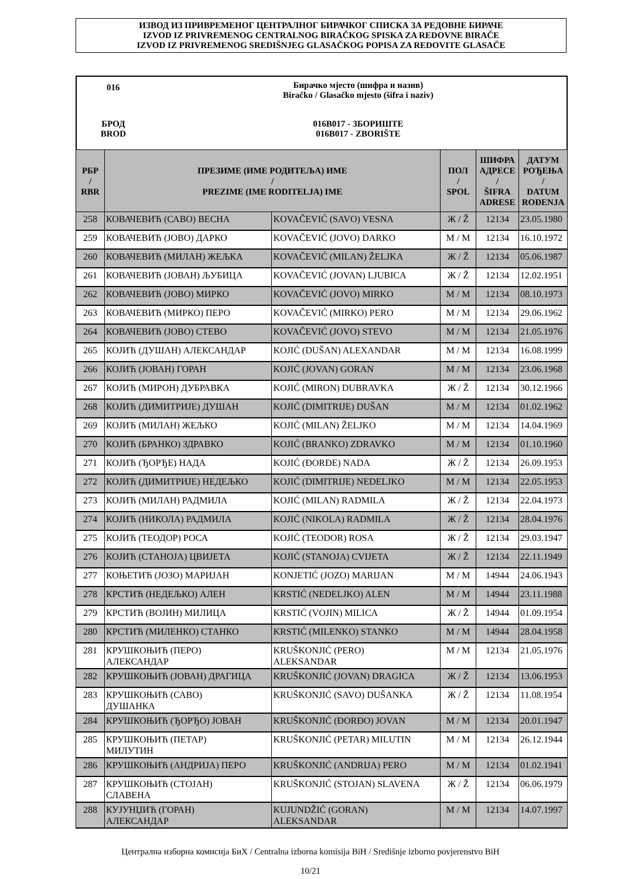ИЗВОД ИЗ ПРИВРЕМЕНОГ ЦЕНТРАЛНОГ БИРАЧКОГ СПИСКА ЗА РЕДОВНЕ БИРАЧЕ
IZVOD IZ PRIVREMENOG CENTRALNOG BIRAČKOG SPISKA ZA REDOVNE BIRAČE
IZVOD IZ PRIVREMENOG SREDIŠNJEG GLASAČKOG POPISA ZA REDOVITE GLASAČE
| 016 | Бирачко мјесто (шифра и назив) Biračko / Glasačko mjesto (šifra i naziv) |
| БРОД BROD | 016B017 - ЗБОРИШТЕ 016B017 - ZBORIŠTE |
| РБР / RBR | ПРЕЗИМЕ (ИМЕ РОДИТЕЉА) ИМЕ / PREZIME (IME RODITELJA) IME | | ПОЛ / SPOL | ШИФРА АДРЕСЕ / ŠIFRA ADRESE | ДАТУМ РОЂЕЊА / DATUM ROĐENJA |
| --- | --- | --- | --- | --- | --- |
| 258 | КОВАЧЕВИЋ (САВО) ВЕСНА | KOVAČEVIĆ (SAVO) VESNA | Ж / Ž | 12134 | 23.05.1980 |
| 259 | КОВАЧЕВИЋ (ЈОВО) ДАРКО | KOVAČEVIĆ (JOVO) DARKO | М / M | 12134 | 16.10.1972 |
| 260 | КОВАЧЕВИЋ (МИЛАН) ЖЕЉКА | KOVAČEVIĆ (MILAN) ŽELJKA | Ж / Ž | 12134 | 05.06.1987 |
| 261 | КОВАЧЕВИЋ (ЈОВАН) ЉУБИЦА | KOVAČEVIĆ (JOVAN) LJUBICA | Ж / Ž | 12134 | 12.02.1951 |
| 262 | КОВАЧЕВИЋ (ЈОВО) МИРКО | KOVAČEVIĆ (JOVO) MIRKO | М / M | 12134 | 08.10.1973 |
| 263 | КОВАЧЕВИЋ (МИРКО) ПЕРО | KOVAČEVIĆ (MIRKO) PERO | М / M | 12134 | 29.06.1962 |
| 264 | КОВАЧЕВИЋ (ЈОВО) СТЕВО | KOVAČEVIĆ (JOVO) STEVO | М / M | 12134 | 21.05.1976 |
| 265 | КОЈИЋ (ДУШАН) АЛЕКСАНДАР | KOJIĆ (DUŠAN) ALEXANDAR | М / M | 12134 | 16.08.1999 |
| 266 | КОЈИЋ (ЈОВАН) ГОРАН | KOJIĆ (JOVAN) GORAN | М / M | 12134 | 23.06.1968 |
| 267 | КОЈИЋ (МИРОН) ДУБРАВКА | KOJIĆ (MIRON) DUBRAVKA | Ж / Ž | 12134 | 30.12.1966 |
| 268 | КОЈИЋ (ДИМИТРИЈЕ) ДУШАН | KOJIĆ (DIMITRIJE) DUŠAN | М / M | 12134 | 01.02.1962 |
| 269 | КОЈИЋ (МИЛАН) ЖЕЉКО | KOJIĆ (MILAN) ŽELJKO | М / M | 12134 | 14.04.1969 |
| 270 | КОЈИЋ (БРАНКО) ЗДРАВКО | KOJIĆ (BRANKO) ZDRAVKO | М / M | 12134 | 01.10.1960 |
| 271 | КОЈИЋ (ЂОРЂЕ) НАДА | KOJIĆ (ĐORĐE) NADA | Ж / Ž | 12134 | 26.09.1953 |
| 272 | КОЈИЋ (ДИМИТРИЈЕ) НЕДЕЉКО | KOJIĆ (DIMITRIJE) NEDELJKO | М / M | 12134 | 22.05.1953 |
| 273 | КОЈИЋ (МИЛАН) РАДМИЛА | KOJIĆ (MILAN) RADMILA | Ж / Ž | 12134 | 22.04.1973 |
| 274 | КОЈИЋ (НИКОЛА) РАДМИЛА | KOJIĆ (NIKOLA) RADMILA | Ж / Ž | 12134 | 28.04.1976 |
| 275 | КОЈИЋ (ТЕОДОР) РОСА | KOJIĆ (TEODOR) ROSA | Ж / Ž | 12134 | 29.03.1947 |
| 276 | КОЈИЋ (СТАНОЈА) ЦВИЈЕТА | KOJIĆ (STANOJA) CVIJETA | Ж / Ž | 12134 | 22.11.1949 |
| 277 | КОЊЕТИЋ (ЈОЗО) МАРИЈАН | KONJETIĆ (JOZO) MARIJAN | М / M | 14944 | 24.06.1943 |
| 278 | КРСТИЋ (НЕДЕЉКО) АЛЕН | KRSTIĆ (NEDELJKO) ALEN | М / M | 14944 | 23.11.1988 |
| 279 | КРСТИЋ (ВОЈИН) МИЛИЦА | KRSTIĆ (VOJIN) MILICA | Ж / Ž | 14944 | 01.09.1954 |
| 280 | КРСТИЋ (МИЛЕНКО) СТАНКО | KRSTIĆ (MILENKO) STANKO | М / M | 14944 | 28.04.1958 |
| 281 | КРУШКОЊИЋ (ПЕРО) АЛЕКСАНДАР | KRUŠKONJIĆ (PERO) ALEKSANDAR | М / M | 12134 | 21.05.1976 |
| 282 | КРУШКОЊИЋ (ЈОВАН) ДРАГИЦА | KRUŠKONJIĆ (JOVAN) DRAGICA | Ж / Ž | 12134 | 13.06.1953 |
| 283 | КРУШКОЊИЋ (САВО) ДУШАНКА | KRUŠKONJIĆ (SAVO) DUŠANKA | Ж / Ž | 12134 | 11.08.1954 |
| 284 | КРУШКОЊИЋ (ЂОРЂО) ЈОВАН | KRUŠKONJIĆ (ĐORĐO) JOVAN | М / M | 12134 | 20.01.1947 |
| 285 | КРУШКОЊИЋ (ПЕТАР) МИЛУТИН | KRUŠKONJIĆ (PETAR) MILUTIN | М / M | 12134 | 26.12.1944 |
| 286 | КРУШКОЊИЋ (АНДРИЈА) ПЕРО | KRUŠKONJIĆ (ANDRIJA) PERO | М / M | 12134 | 01.02.1941 |
| 287 | КРУШКОЊИЋ (СТОЈАН) СЛАВЕНА | KRUŠKONJIĆ (STOJAN) SLAVENA | Ж / Ž | 12134 | 06.06.1979 |
| 288 | КУЈУНЏИЋ (ГОРАН) АЛЕКСАНДАР | KUJUNDŽIĆ (GORAN) ALEKSANDAR | М / M | 12134 | 14.07.1997 |
Централна изборна комисија БиХ / Centralna izborna komisija BiH / Središnje izborno povjerenstvo BiH
10/21